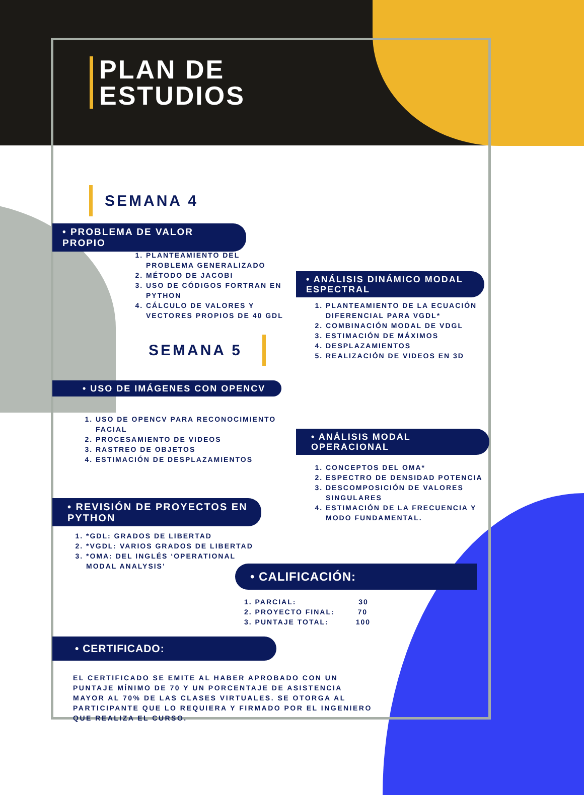PLAN DE
ESTUDIOS
SEMANA 4
• PROBLEMA DE VALOR PROPIO
1. PLANTEAMIENTO DEL PROBLEMA GENERALIZADO
2. MÉTODO DE JACOBI
3. USO DE CÓDIGOS FORTRAN EN PYTHON
4. CÁLCULO DE VALORES Y VECTORES PROPIOS DE 40 GDL
SEMANA 5
• ANÁLISIS DINÁMICO MODAL ESPECTRAL
1. PLANTEAMIENTO DE LA ECUACIÓN DIFERENCIAL PARA VGDL*
2. COMBINACIÓN MODAL DE VDGL
3. ESTIMACIÓN DE MÁXIMOS
4. DESPLAZAMIENTOS
5. REALIZACIÓN DE VIDEOS EN 3D
• USO DE IMÁGENES CON OPENCV
1. USO DE OPENCV PARA RECONOCIMIENTO FACIAL
2. PROCESAMIENTO DE VIDEOS
3. RASTREO DE OBJETOS
4. ESTIMACIÓN DE DESPLAZAMIENTOS
• ANÁLISIS MODAL OPERACIONAL
1. CONCEPTOS DEL OMA*
2. ESPECTRO DE DENSIDAD POTENCIA
3. DESCOMPOSICIÓN DE VALORES SINGULARES
4. ESTIMACIÓN DE LA FRECUENCIA Y MODO FUNDAMENTAL.
• REVISIÓN DE PROYECTOS EN PYTHON
1. *GDL: GRADOS DE LIBERTAD
2. *VGDL: VARIOS GRADOS DE LIBERTAD
3. *OMA: DEL INGLÉS ‘OPERATIONAL MODAL ANALYSIS’
• CALIFICACIÓN:
1. PARCIAL: 30
2. PROYECTO FINAL: 70
3. PUNTAJE TOTAL: 100
• CERTIFICADO:
EL CERTIFICADO SE EMITE AL HABER APROBADO CON UN PUNTAJE MÍNIMO DE 70 Y UN PORCENTAJE DE ASISTENCIA MAYOR AL 70% DE LAS CLASES VIRTUALES. SE OTORGA AL PARTICIPANTE QUE LO REQUIERA Y FIRMADO POR EL INGENIERO QUE REALIZA EL CURSO.